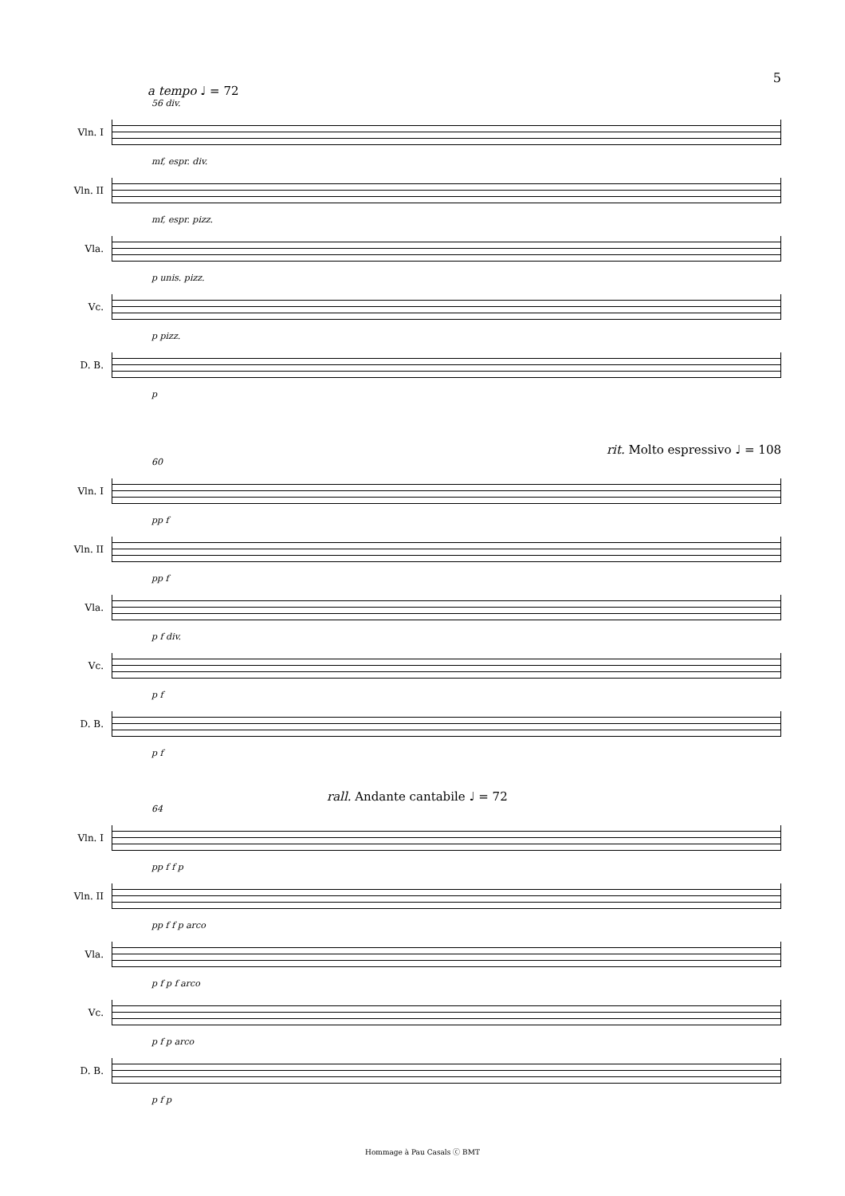5
a tempo ♩ = 72
56 div.
Vln. I
mf, espr. div.
Vln. II
mf, espr. pizz.
Vla.
p unis. pizz.
Vc.
p pizz.
D. B.
p
rit. Molto espressivo ♩ = 108
60
Vln. I
pp f
Vln. II
pp f
Vla.
p f div.
Vc.
p f
D. B.
p f
rall. Andante cantabile ♩ = 72
64
Vln. I
pp f f p
Vln. II
pp f f p arco
Vla.
p f p f arco
Vc.
p f p arco
D. B.
p f p
Hommage à Pau Casals ⓒ BMT